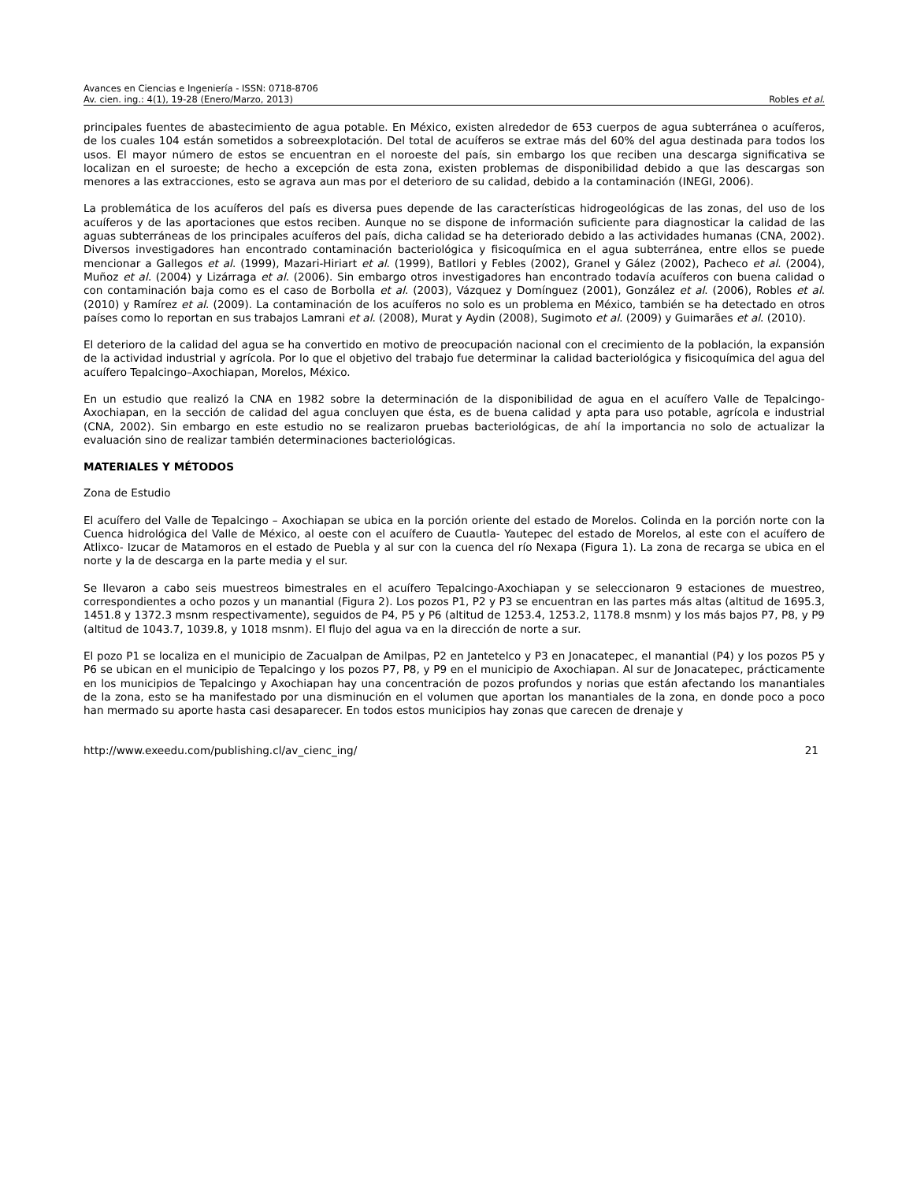Avances en Ciencias e Ingeniería - ISSN: 0718-8706
Av. cien. ing.: 4(1), 19-28 (Enero/Marzo, 2013) Robles et al.
principales fuentes de abastecimiento de agua potable. En México, existen alrededor de 653 cuerpos de agua subterránea o acuíferos, de los cuales 104 están sometidos a sobreexplotación. Del total de acuíferos se extrae más del 60% del agua destinada para todos los usos. El mayor número de estos se encuentran en el noroeste del país, sin embargo los que reciben una descarga significativa se localizan en el suroeste; de hecho a excepción de esta zona, existen problemas de disponibilidad debido a que las descargas son menores a las extracciones, esto se agrava aun mas por el deterioro de su calidad, debido a la contaminación (INEGI, 2006).
La problemática de los acuíferos del país es diversa pues depende de las características hidrogeológicas de las zonas, del uso de los acuíferos y de las aportaciones que estos reciben. Aunque no se dispone de información suficiente para diagnosticar la calidad de las aguas subterráneas de los principales acuíferos del país, dicha calidad se ha deteriorado debido a las actividades humanas (CNA, 2002). Diversos investigadores han encontrado contaminación bacteriológica y fisicoquímica en el agua subterránea, entre ellos se puede mencionar a Gallegos et al. (1999), Mazari-Hiriart et al. (1999), Batllori y Febles (2002), Granel y Gález (2002), Pacheco et al. (2004), Muñoz et al. (2004) y Lizárraga et al. (2006). Sin embargo otros investigadores han encontrado todavía acuíferos con buena calidad o con contaminación baja como es el caso de Borbolla et al. (2003), Vázquez y Domínguez (2001), González et al. (2006), Robles et al. (2010) y Ramírez et al. (2009). La contaminación de los acuíferos no solo es un problema en México, también se ha detectado en otros países como lo reportan en sus trabajos Lamrani et al. (2008), Murat y Aydin (2008), Sugimoto et al. (2009) y Guimarães et al. (2010).
El deterioro de la calidad del agua se ha convertido en motivo de preocupación nacional con el crecimiento de la población, la expansión de la actividad industrial y agrícola. Por lo que el objetivo del trabajo fue determinar la calidad bacteriológica y fisicoquímica del agua del acuífero Tepalcingo–Axochiapan, Morelos, México.
En un estudio que realizó la CNA en 1982 sobre la determinación de la disponibilidad de agua en el acuífero Valle de Tepalcingo-Axochiapan, en la sección de calidad del agua concluyen que ésta, es de buena calidad y apta para uso potable, agrícola e industrial (CNA, 2002). Sin embargo en este estudio no se realizaron pruebas bacteriológicas, de ahí la importancia no solo de actualizar la evaluación sino de realizar también determinaciones bacteriológicas.
MATERIALES Y MÉTODOS
Zona de Estudio
El acuífero del Valle de Tepalcingo – Axochiapan se ubica en la porción oriente del estado de Morelos. Colinda en la porción norte con la Cuenca hidrológica del Valle de México, al oeste con el acuífero de Cuautla- Yautepec del estado de Morelos, al este con el acuífero de Atlixco- Izucar de Matamoros en el estado de Puebla y al sur con la cuenca del río Nexapa (Figura 1). La zona de recarga se ubica en el norte y la de descarga en la parte media y el sur.
Se llevaron a cabo seis muestreos bimestrales en el acuífero Tepalcingo-Axochiapan y se seleccionaron 9 estaciones de muestreo, correspondientes a ocho pozos y un manantial (Figura 2). Los pozos P1, P2 y P3 se encuentran en las partes más altas (altitud de 1695.3, 1451.8 y 1372.3 msnm respectivamente), seguidos de P4, P5 y P6 (altitud de 1253.4, 1253.2, 1178.8 msnm) y los más bajos P7, P8, y P9 (altitud de 1043.7, 1039.8, y 1018 msnm). El flujo del agua va en la dirección de norte a sur.
El pozo P1 se localiza en el municipio de Zacualpan de Amilpas, P2 en Jantetelco y P3 en Jonacatepec, el manantial (P4) y los pozos P5 y P6 se ubican en el municipio de Tepalcingo y los pozos P7, P8, y P9 en el municipio de Axochiapan. Al sur de Jonacatepec, prácticamente en los municipios de Tepalcingo y Axochiapan hay una concentración de pozos profundos y norias que están afectando los manantiales de la zona, esto se ha manifestado por una disminución en el volumen que aportan los manantiales de la zona, en donde poco a poco han mermado su aporte hasta casi desaparecer. En todos estos municipios hay zonas que carecen de drenaje y
http://www.exeedu.com/publishing.cl/av_cienc_ing/ 21